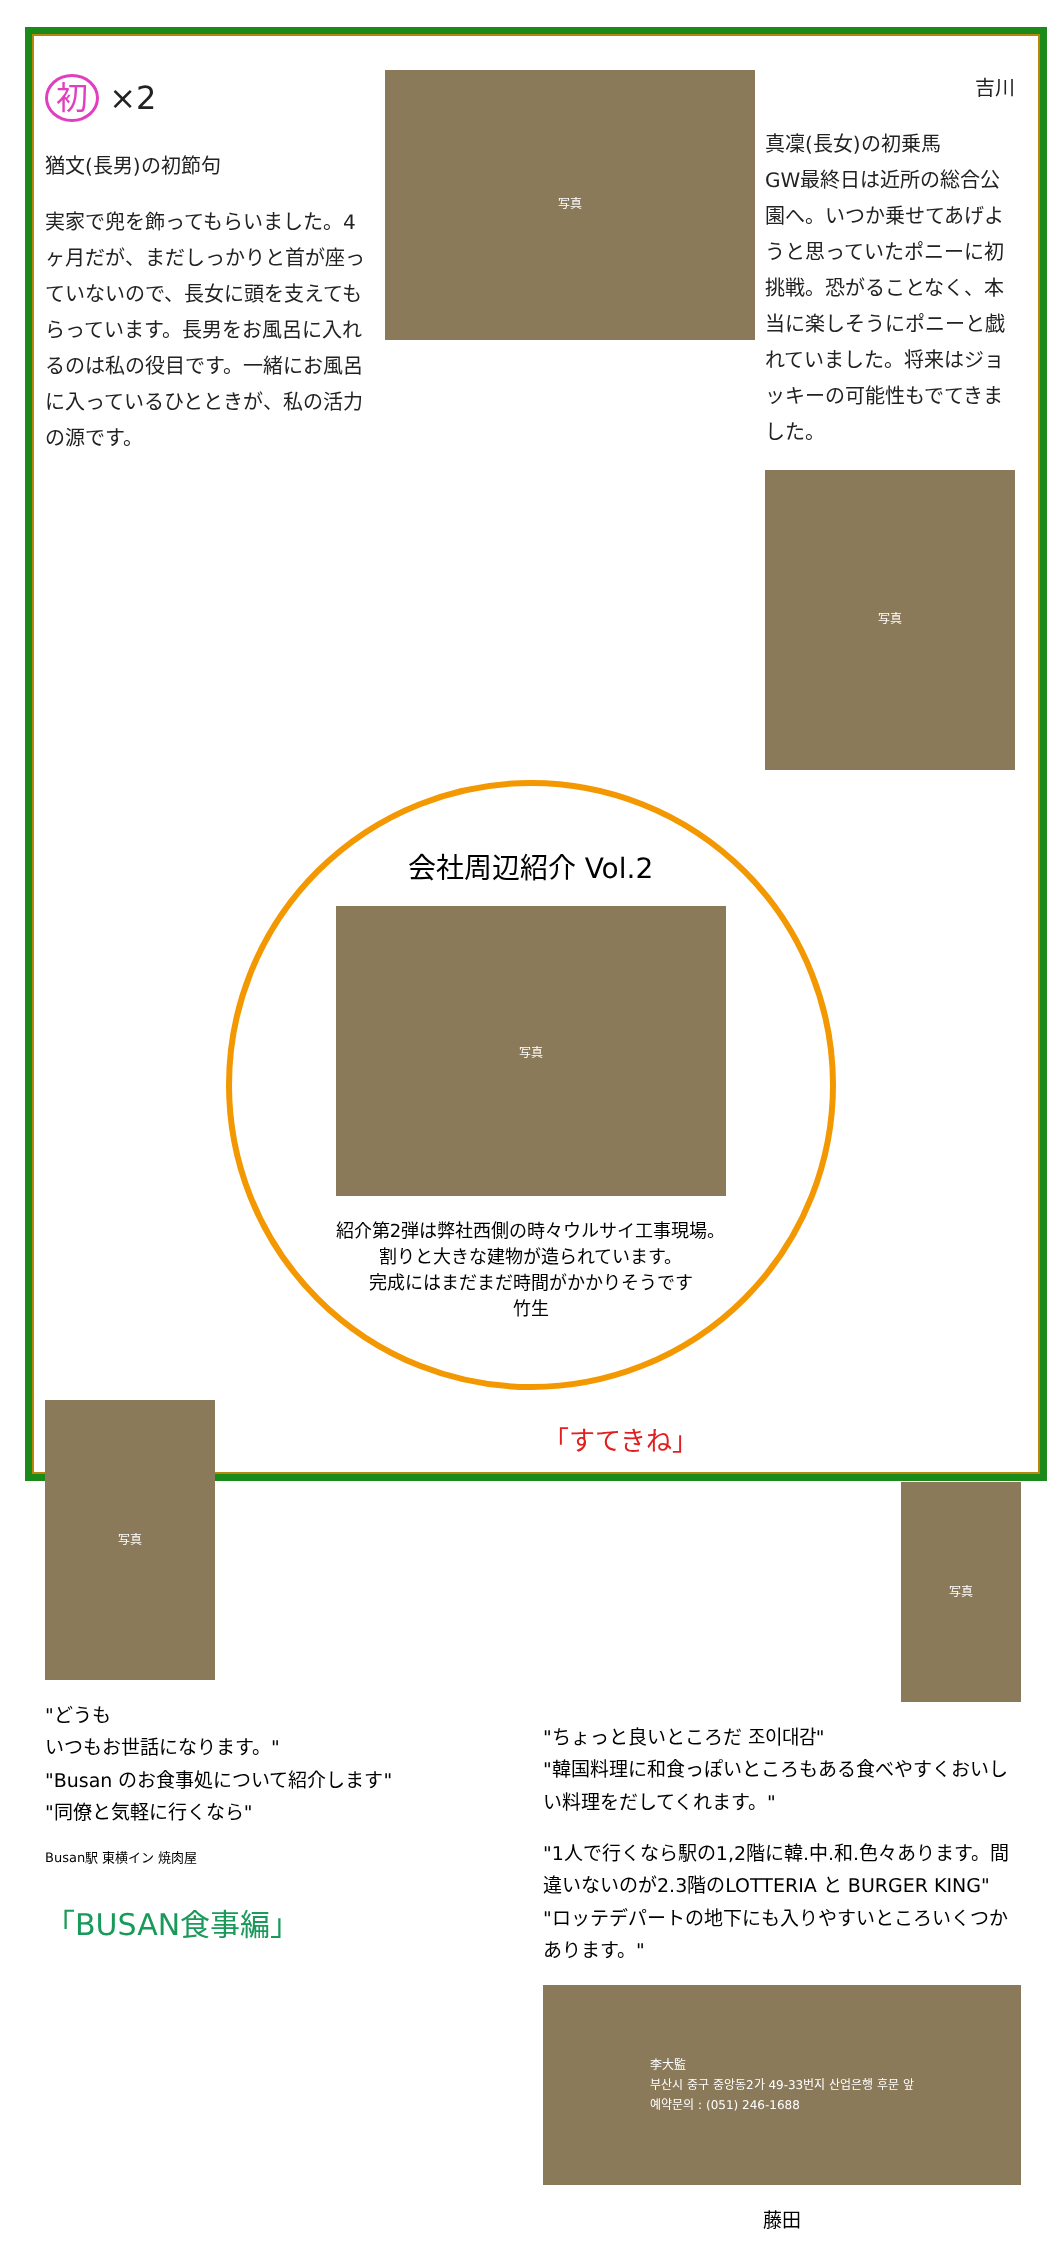初 ×2
猶文(長男)の初節句
実家で兜を飾ってもらいました。4ヶ月だが、まだしっかりと首が座っていないので、長女に頭を支えてもらっています。長男をお風呂に入れるのは私の役目です。一緒にお風呂に入っているひとときが、私の活力の源です。
写真
吉川
真凜(長女)の初乗馬
GW最終日は近所の総合公園へ。いつか乗せてあげようと思っていたポニーに初挑戦。恐がることなく、本当に楽しそうにポニーと戯れていました。将来はジョッキーの可能性もでてきました。
写真
会社周辺紹介 Vol.2
写真
紹介第2弾は弊社西側の時々ウルサイ工事現場。
割りと大きな建物が造られています。
完成にはまだまだ時間がかかりそうです
竹生
写真
"どうも
いつもお世話になります。"
"Busan のお食事処について紹介します"
"同僚と気軽に行くなら"
Busan駅 東横イン 焼肉屋
「BUSAN食事編」
「すてきね」
写真
"ちょっと良いところだ 조이대감"
"韓国料理に和食っぽいところもある食べやすくおいしい料理をだしてくれます。"
"1人で行くなら駅の1,2階に韓.中.和.色々あります。間違いないのが2.3階のLOTTERIA と BURGER KING"
"ロッテデパートの地下にも入りやすいところいくつかあります。"
李大監
부산시 중구 중앙동2가 49-33번지 산업은행 후문 앞
예약문의 : (051) 246-1688
藤田